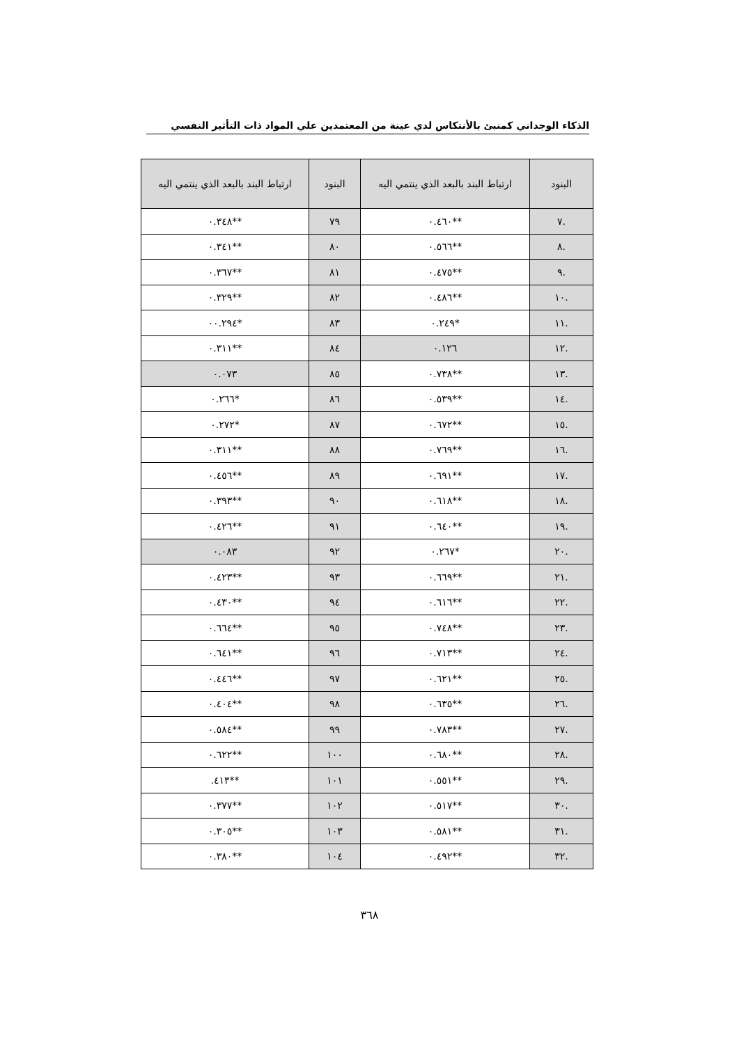الذكاء الوجداني كمنبئ بالأنتكاس لدي عينة من المعتمدين علي المواد ذات التأثير النفسي
| البنود | ارتباط البند بالبعد الذي ينتمي اليه | البنود | ارتباط البند بالبعد الذي ينتمي اليه |
| --- | --- | --- | --- |
| .٧ | **٠.٤٦٠ | ٧٩ | **٠.٣٤٨ |
| .٨ | **٠.٥٦٦ | ٨٠ | **٠.٣٤١ |
| .٩ | **٠.٤٧٥ | ٨١ | **٠.٣٦٧ |
| .١٠ | **٠.٤٨٦ | ٨٢ | **٠.٣٢٩ |
| .١١ | *٠.٢٤٩ | ٨٣ | *٠٠.٢٩٤ |
| .١٢ | ٠.١٢٦ | ٨٤ | **٠.٣١١ |
| .١٣ | **٠.٧٣٨ | ٨٥ | ٠.٠٧٣ |
| .١٤ | **٠.٥٣٩ | ٨٦ | *٠.٢٦٦ |
| .١٥ | **٠.٦٧٢ | ٨٧ | *٠.٢٧٢ |
| .١٦ | **٠.٧٦٩ | ٨٨ | **٠.٣١١ |
| .١٧ | **٠.٦٩١ | ٨٩ | **٠.٤٥٦ |
| .١٨ | **٠.٦١٨ | ٩٠ | **٠.٣٩٣ |
| .١٩ | **٠.٦٤٠ | ٩١ | **٠.٤٢٦ |
| .٢٠ | *٠.٢٦٧ | ٩٢ | ٠.٠٨٣ |
| .٢١ | **٠.٦٦٩ | ٩٣ | **٠.٤٢٣ |
| .٢٢ | **٠.٦١٦ | ٩٤ | **٠.٤٣٠ |
| .٢٣ | **٠.٧٤٨ | ٩٥ | **٠.٦٦٤ |
| .٢٤ | **٠.٧١٣ | ٩٦ | **٠.٦٤١ |
| .٢٥ | **٠.٦٢١ | ٩٧ | **٠.٤٤٦ |
| .٢٦ | **٠.٦٣٥ | ٩٨ | **٠.٤٠٤ |
| .٢٧ | **٠.٧٨٣ | ٩٩ | **٠.٥٨٤ |
| .٢٨ | **٠.٦٨٠ | ١٠٠ | **٠.٦٢٢ |
| .٢٩ | **٠.٥٥١ | ١٠١ | **٤١٣. |
| .٣٠ | **٠.٥١٧ | ١٠٢ | **٠.٣٧٧ |
| .٣١ | **٠.٥٨١ | ١٠٣ | **٠.٣٠٥ |
| .٣٢ | **٠.٤٩٢ | ١٠٤ | **٠.٣٨٠ |
٣٦٨